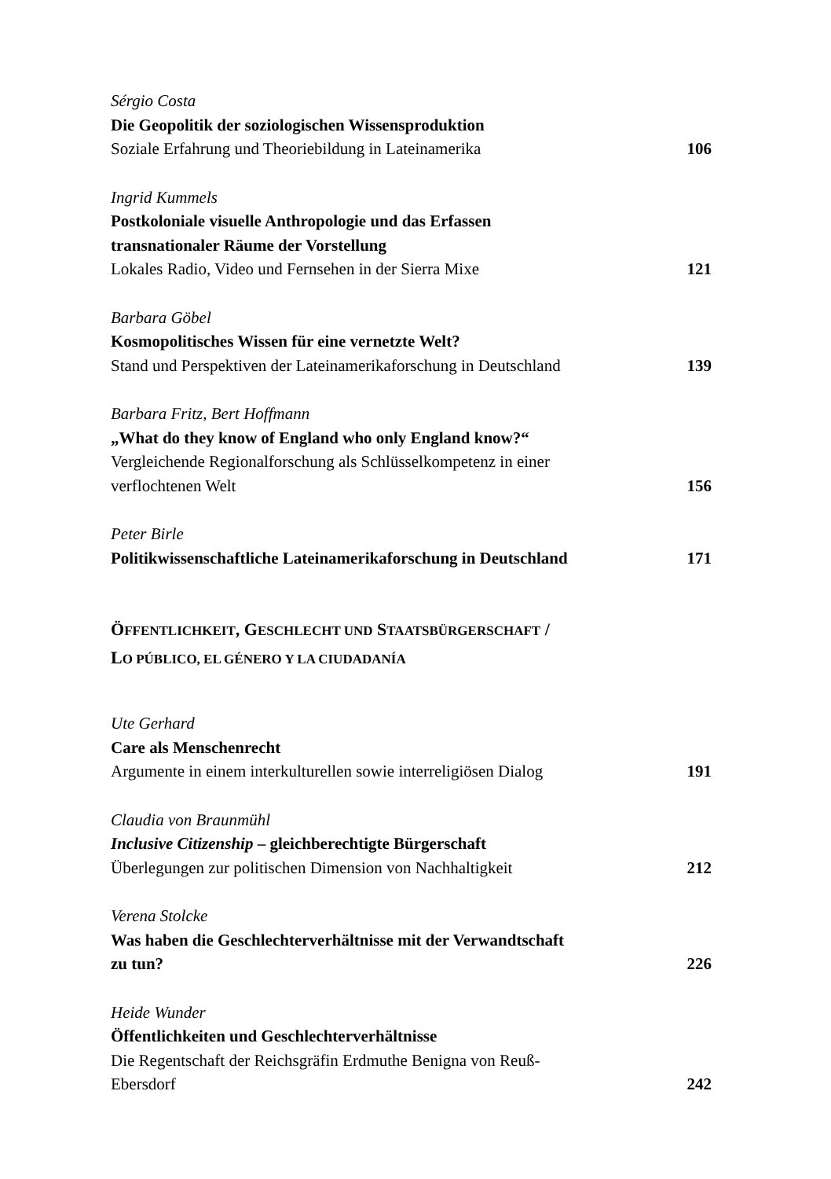Sérgio Costa
Die Geopolitik der soziologischen Wissensproduktion
Soziale Erfahrung und Theoriebildung in Lateinamerika 106
Ingrid Kummels
Postkoloniale visuelle Anthropologie und das Erfassen
transnationaler Räume der Vorstellung
Lokales Radio, Video und Fernsehen in der Sierra Mixe 121
Barbara Göbel
Kosmopolitisches Wissen für eine vernetzte Welt?
Stand und Perspektiven der Lateinamerikaforschung in Deutschland 139
Barbara Fritz, Bert Hoffmann
„What do they know of England who only England know?“
Vergleichende Regionalforschung als Schlüsselkompetenz in einer
verflochtenen Welt 156
Peter Birle
Politikwissenschaftliche Lateinamerikaforschung in Deutschland 171
ÖFFENTLICHKEIT, GESCHLECHT UND STAATSBÜRGERSCHAFT /
LO PÚBLICO, EL GÉNERO Y LA CIUDADANÍA
Ute Gerhard
Care als Menschenrecht
Argumente in einem interkulturellen sowie interreligiösen Dialog 191
Claudia von Braunmühl
Inclusive Citizenship – gleichberechtigte Bürgerschaft
Überlegungen zur politischen Dimension von Nachhaltigkeit 212
Verena Stolcke
Was haben die Geschlechterverhältnisse mit der Verwandtschaft
zu tun? 226
Heide Wunder
Öffentlichkeiten und Geschlechterverhältnisse
Die Regentschaft der Reichsgräfin Erdmuthe Benigna von Reuß-
Ebersdorf 242